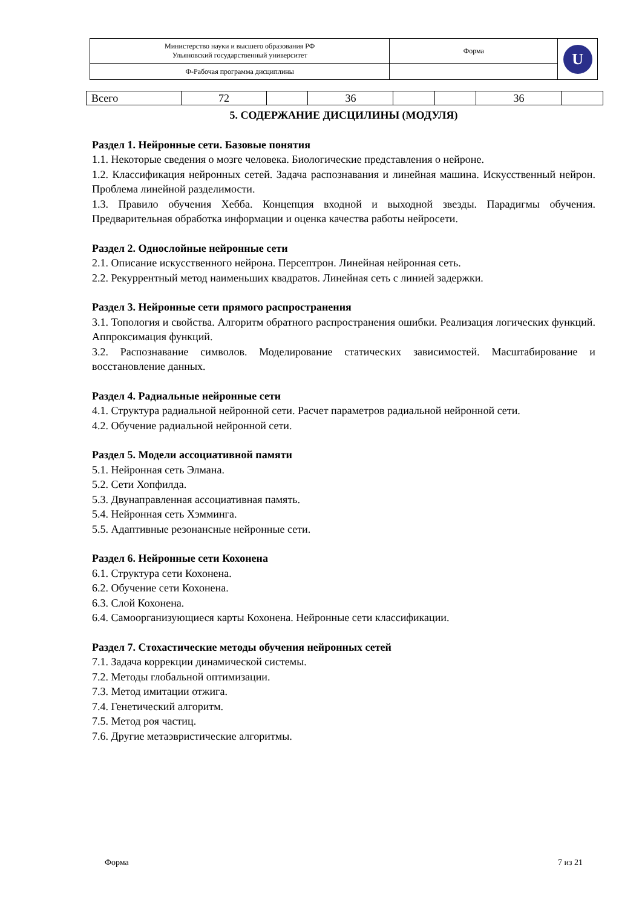| Министерство науки и высшего образования РФ Ульяновский государственный университет | Форма | U |
| Ф-Рабочая программа дисциплины | | |
| Всего | 72 | | 36 | | | 36 | |
5. СОДЕРЖАНИЕ ДИСЦИЛИНЫ (МОДУЛЯ)
Раздел 1. Нейронные сети. Базовые понятия
1.1. Некоторые сведения о мозге человека. Биологические представления о нейроне.
1.2. Классификация нейронных сетей. Задача распознавания и линейная машина. Искусственный нейрон. Проблема линейной разделимости.
1.3. Правило обучения Хебба. Концепция входной и выходной звезды. Парадигмы обучения. Предварительная обработка информации и оценка качества работы нейросети.
Раздел 2. Однослойные нейронные сети
2.1. Описание искусственного нейрона. Персептрон. Линейная нейронная сеть.
2.2. Рекуррентный метод наименьших квадратов. Линейная сеть с линией задержки.
Раздел 3. Нейронные сети прямого распространения
3.1. Топология и свойства. Алгоритм обратного распространения ошибки. Реализация логических функций. Аппроксимация функций.
3.2. Распознавание символов. Моделирование статических зависимостей. Масштабирование и восстановление данных.
Раздел 4. Радиальные нейронные сети
4.1. Структура радиальной нейронной сети. Расчет параметров радиальной нейронной сети.
4.2. Обучение радиальной нейронной сети.
Раздел 5. Модели ассоциативной памяти
5.1. Нейронная сеть Элмана.
5.2. Сети Хопфилда.
5.3. Двунаправленная ассоциативная память.
5.4. Нейронная сеть Хэмминга.
5.5. Адаптивные резонансные нейронные сети.
Раздел 6. Нейронные сети Кохонена
6.1. Структура сети Кохонена.
6.2. Обучение сети Кохонена.
6.3. Слой Кохонена.
6.4. Самоорганизующиеся карты Кохонена. Нейронные сети классификации.
Раздел 7. Стохастические методы обучения нейронных сетей
7.1. Задача коррекции динамической системы.
7.2. Методы глобальной оптимизации.
7.3. Метод имитации отжига.
7.4. Генетический алгоритм.
7.5. Метод роя частиц.
7.6. Другие метаэвристические алгоритмы.
Форма 7 из 21